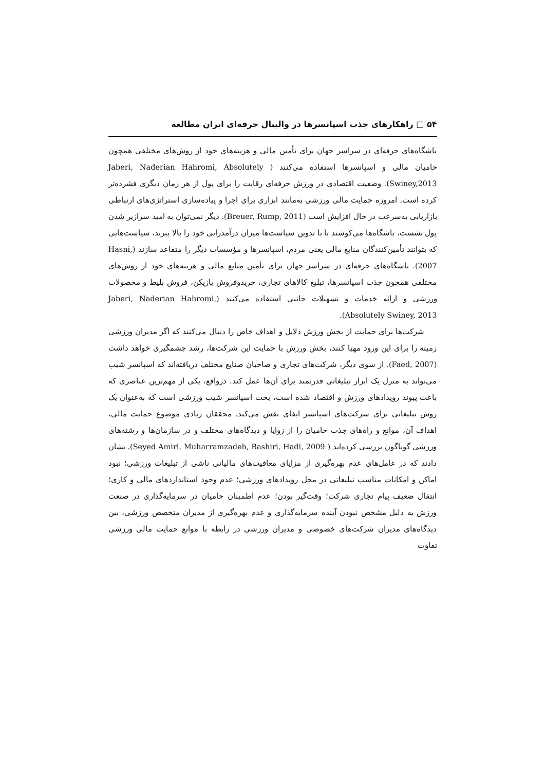۵۴ □ راهکارهای جذب اسپانسرها در والیبال حرفه‌ای ایران مطالعه
باشگاه‌های حرفه‌ای در سراسر جهان برای تأمین مالی و هزینه‌های خود از روش‌های مختلفی همچون حامیان مالی و اسپانسرها استفاده می‌کنند ( Jaberi, Naderian Hahromi, Absolutely Swiney,2013). وضعیت اقتصادی در ورزش حرفه‌ای رقابت را برای پول از هر زمان دیگری فشرده‌تر کرده است. امروزه حمایت مالی ورزشی به‌مانند ابزاری برای اجرا و پیاده‌سازی استراتژی‌های ارتباطی بازاریابی به‌سرعت در حال افزایش است (Breuer, Rump, 2011). دیگر نمی‌توان به امید سرازیر شدن پول نشست، باشگاه‌ها می‌کوشند تا با تدوین سیاست‌ها میزان درآمدزایی خود را بالا ببرند، سیاست‌هایی که بتوانند تأمین‌کنندگان منابع مالی یعنی مردم، اسپانسرها و مؤسسات دیگر را متقاعد سازند (Hasni, 2007). باشگاه‌های حرفه‌ای در سراسر جهان برای تأمین منابع مالی و هزینه‌های خود از روش‌های مختلفی همچون جذب اسپانسرها، تبلیغ کالاهای تجاری، خریدوفروش بازیکن، فروش بلیط و محصولات ورزشی و ارائه خدمات و تسهیلات جانبی استفاده می‌کنند (Jaberi, Naderian Hahromi, Absolutely Swiney, 2013).
شرکت‌ها برای حمایت از بخش ورزش دلایل و اهداف خاص را دنبال می‌کنند که اگر مدیران ورزشی زمینه را برای این ورود مهیا کنند، بخش ورزش با حمایت این شرکت‌ها، رشد چشمگیری خواهد داشت (Faed, 2007). از سوی دیگر، شرکت‌های تجاری و صاحبان صنایع مختلف دریافته‌اند که اسپانسر شیب می‌تواند به منزل یک ابزار تبلیغاتی قدرتمند برای آن‌ها عمل کند. درواقع، یکی از مهم‌ترین عناصری که باعث پیوند رویدادهای ورزش و اقتصاد شده است، بحث اسپانسر شیب ورزشی است که به‌عنوان یک روش تبلیغاتی برای شرکت‌های اسپانسر ایفای نقش می‌کند. محققان زیادی موضوع حمایت مالی، اهداف آن، موانع و راه‌های جذب حامیان را از زوایا و دیدگاه‌های مختلف و در سازمان‌ها و رشته‌های ورزشی گوناگون بررسی کرده‌اند ( Seyed Amiri, Muharramzadeh, Bashiri, Hadi, 2009). نشان دادند که در عامل‌های عدم بهره‌گیری از مزایای معافیت‌های مالیاتی ناشی از تبلیغات ورزشی؛ نبود اماکن و امکانات مناسب تبلیغاتی در محل رویدادهای ورزشی؛ عدم وجود استانداردهای مالی و کاری؛ انتقال ضعیف پیام تجاری شرکت؛ وقت‌گیر بودن؛ عدم اطمینان حامیان در سرمایه‌گذاری در صنعت ورزش به دلیل مشخص نبودن آینده سرمایه‌گذاری و عدم بهره‌گیری از مدیران متخصص ورزشی، بین دیدگاه‌های مدیران شرکت‌های خصوصی و مدیران ورزشی در رابطه با موانع حمایت مالی ورزشی تفاوت